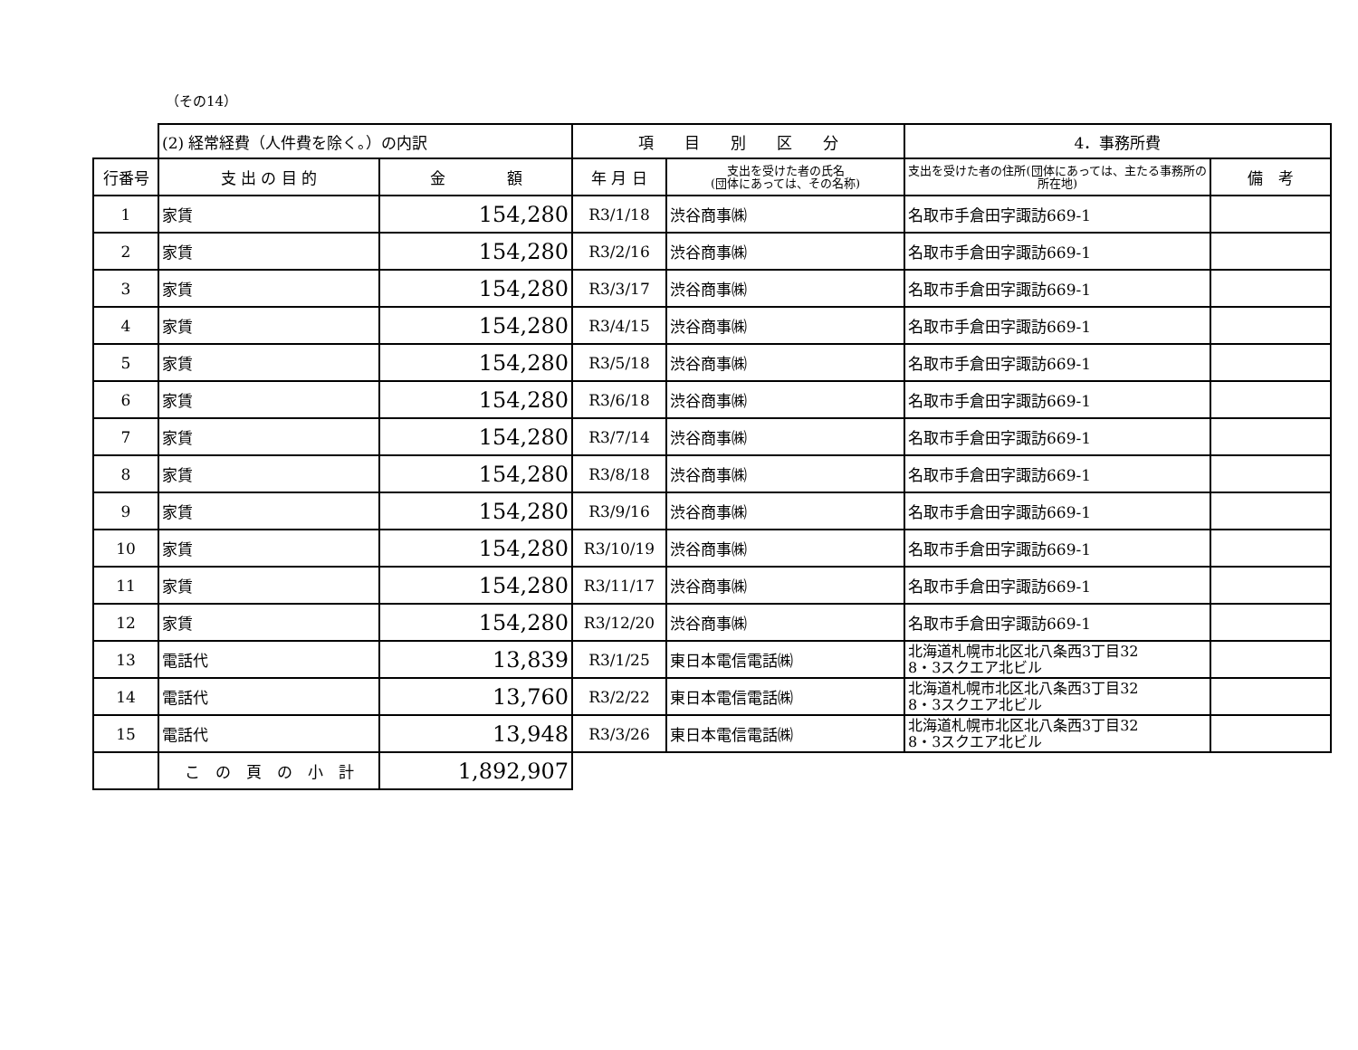（その14）
| | (2) 経常経費（人件費を除く。）の内訳 | | 項 目 別 区 分 | | 4．事務所費 | |
| 行番号 | 支 出 の 目 的 | 金 額 | 年 月 日 | 支出を受けた者の氏名 (団体にあっては、その名称) | 支出を受けた者の住所(団体にあっては、主たる事務所の所在地) | 備 考 |
| 1 | 家賃 | 154,280 | R3/1/18 | 渋谷商事㈱ | 名取市手倉田字諏訪669-1 | |
| 2 | 家賃 | 154,280 | R3/2/16 | 渋谷商事㈱ | 名取市手倉田字諏訪669-1 | |
| 3 | 家賃 | 154,280 | R3/3/17 | 渋谷商事㈱ | 名取市手倉田字諏訪669-1 | |
| 4 | 家賃 | 154,280 | R3/4/15 | 渋谷商事㈱ | 名取市手倉田字諏訪669-1 | |
| 5 | 家賃 | 154,280 | R3/5/18 | 渋谷商事㈱ | 名取市手倉田字諏訪669-1 | |
| 6 | 家賃 | 154,280 | R3/6/18 | 渋谷商事㈱ | 名取市手倉田字諏訪669-1 | |
| 7 | 家賃 | 154,280 | R3/7/14 | 渋谷商事㈱ | 名取市手倉田字諏訪669-1 | |
| 8 | 家賃 | 154,280 | R3/8/18 | 渋谷商事㈱ | 名取市手倉田字諏訪669-1 | |
| 9 | 家賃 | 154,280 | R3/9/16 | 渋谷商事㈱ | 名取市手倉田字諏訪669-1 | |
| 10 | 家賃 | 154,280 | R3/10/19 | 渋谷商事㈱ | 名取市手倉田字諏訪669-1 | |
| 11 | 家賃 | 154,280 | R3/11/17 | 渋谷商事㈱ | 名取市手倉田字諏訪669-1 | |
| 12 | 家賃 | 154,280 | R3/12/20 | 渋谷商事㈱ | 名取市手倉田字諏訪669-1 | |
| 13 | 電話代 | 13,839 | R3/1/25 | 東日本電信電話㈱ | 北海道札幌市北区北八条西3丁目32 8・3スクエア北ビル | |
| 14 | 電話代 | 13,760 | R3/2/22 | 東日本電信電話㈱ | 北海道札幌市北区北八条西3丁目32 8・3スクエア北ビル | |
| 15 | 電話代 | 13,948 | R3/3/26 | 東日本電信電話㈱ | 北海道札幌市北区北八条西3丁目32 8・3スクエア北ビル | |
| | こ の 頁 の 小 計 | 1,892,907 | | | | |